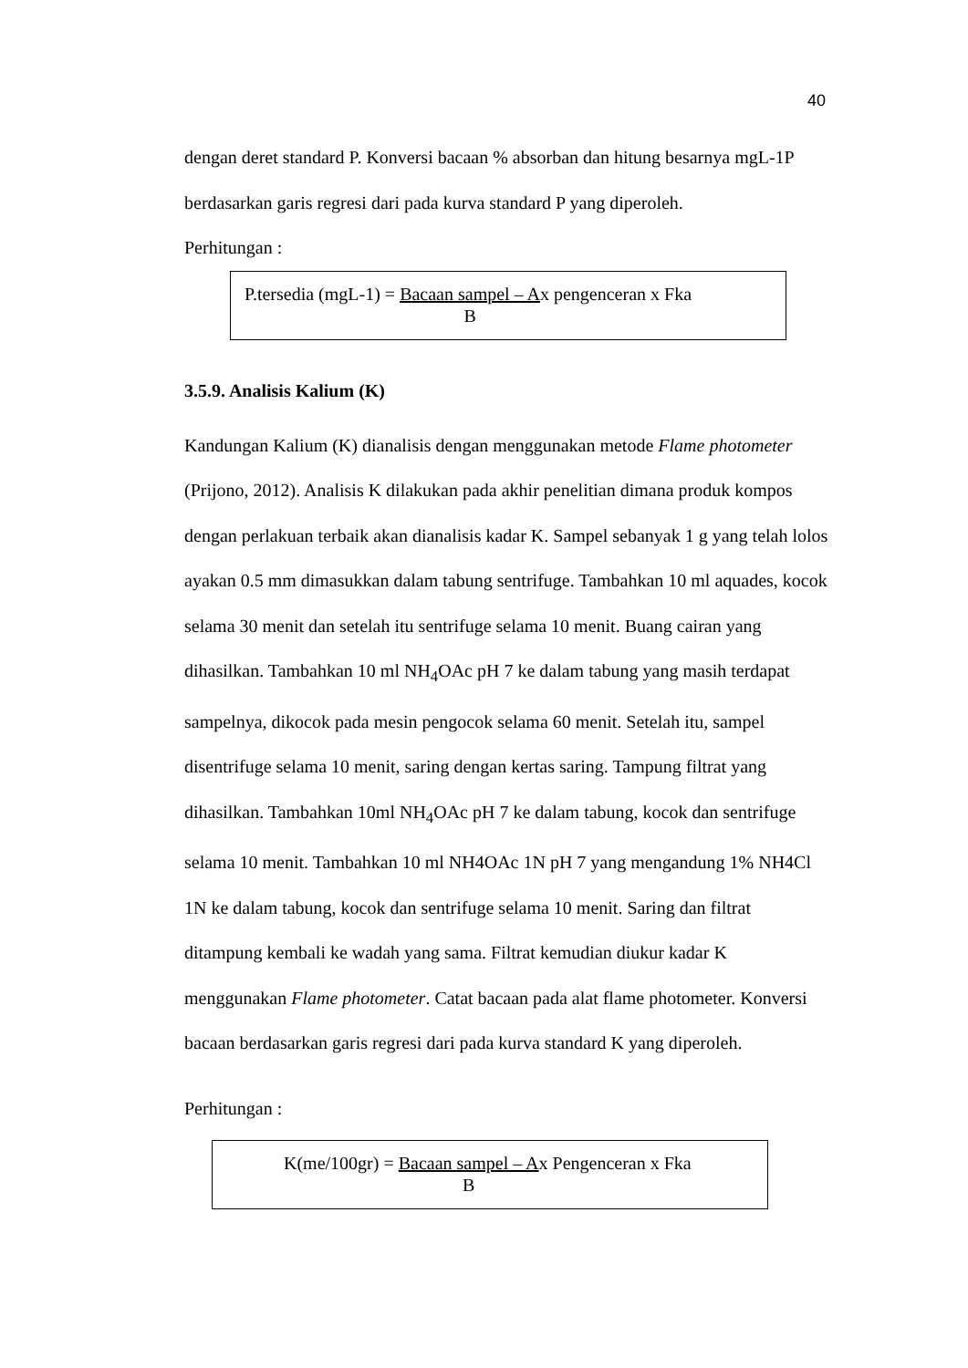40
dengan deret standard P. Konversi bacaan % absorban dan hitung besarnya mgL-1P berdasarkan garis regresi dari pada kurva standard P yang diperoleh.
Perhitungan :
P.tersedia (mgL-1) = Bacaan sampel – A
Bx pengenceran x Fka
3.5.9. Analisis Kalium (K)
Kandungan Kalium (K) dianalisis dengan menggunakan metode Flame photometer (Prijono, 2012). Analisis K dilakukan pada akhir penelitian dimana produk kompos dengan perlakuan terbaik akan dianalisis kadar K. Sampel sebanyak 1 g yang telah lolos ayakan 0.5 mm dimasukkan dalam tabung sentrifuge. Tambahkan 10 ml aquades, kocok selama 30 menit dan setelah itu sentrifuge selama 10 menit. Buang cairan yang dihasilkan. Tambahkan 10 ml NH<sub>4</sub>OAc pH 7 ke dalam tabung yang masih terdapat sampelnya, dikocok pada mesin pengocok selama 60 menit. Setelah itu, sampel disentrifuge selama 10 menit, saring dengan kertas saring. Tampung filtrat yang dihasilkan. Tambahkan 10ml NH<sub>4</sub>OAc pH 7 ke dalam tabung, kocok dan sentrifuge selama 10 menit. Tambahkan 10 ml NH4OAc 1N pH 7 yang mengandung 1% NH4Cl 1N ke dalam tabung, kocok dan sentrifuge selama 10 menit. Saring dan filtrat ditampung kembali ke wadah yang sama. Filtrat kemudian diukur kadar K menggunakan Flame photometer. Catat bacaan pada alat flame photometer. Konversi bacaan berdasarkan garis regresi dari pada kurva standard K yang diperoleh.
Perhitungan :
K(me/100gr) = Bacaan sampel – A
Bx Pengenceran x Fka